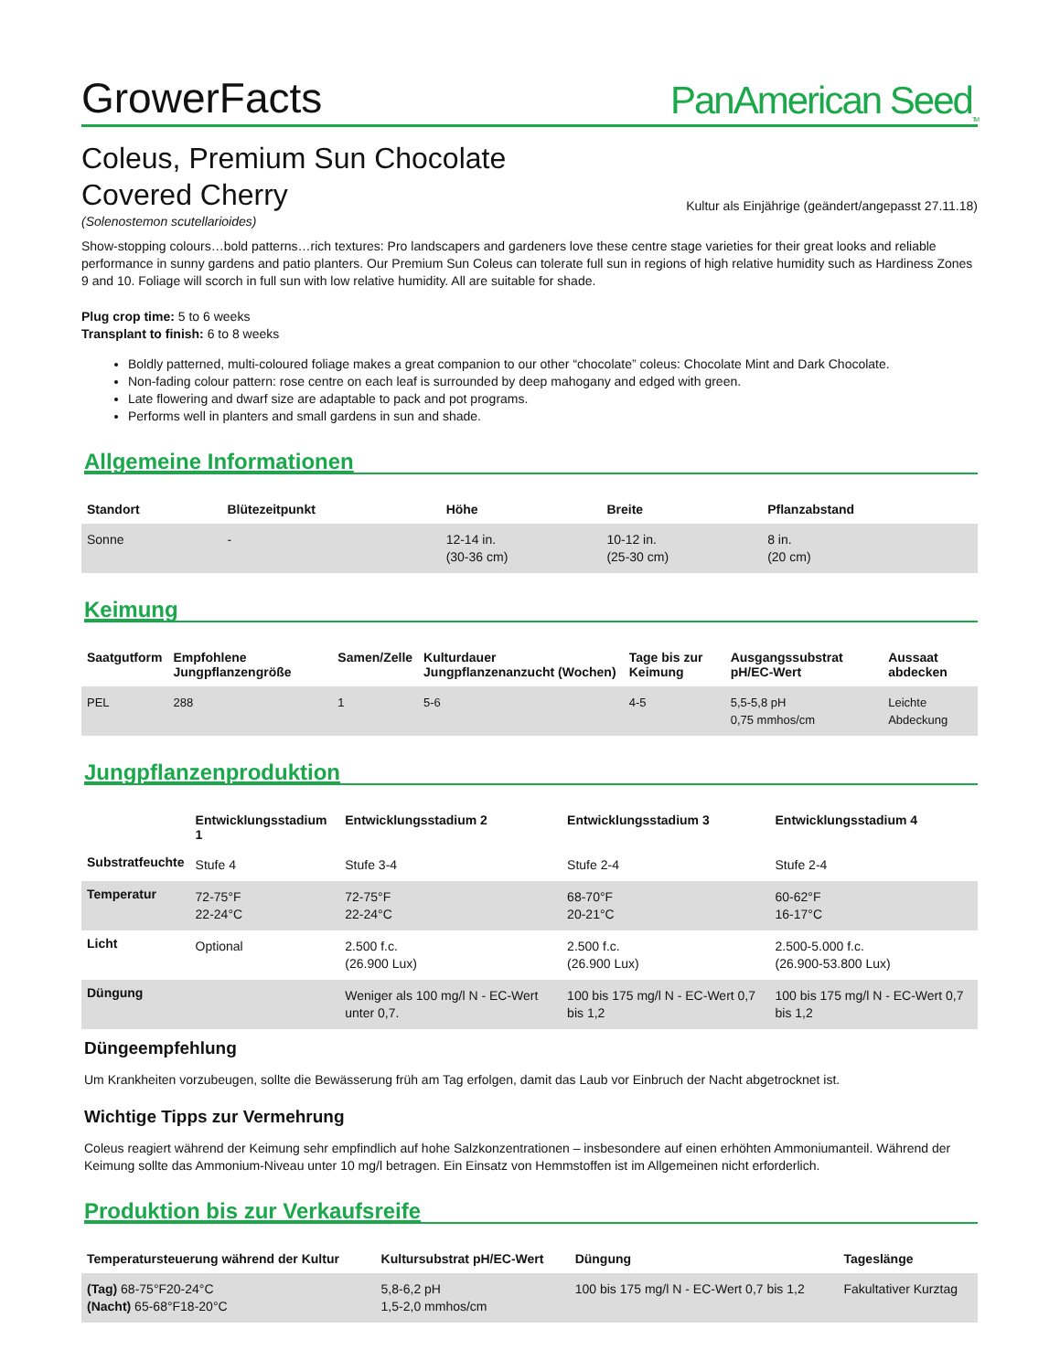GrowerFacts PanAmerican Seed<sub>TM</sub>
Coleus, Premium Sun Chocolate
Covered Cherry
Kultur als Einjährige (geändert/angepasst 27.11.18)
(Solenostemon scutellarioides)
Show-stopping colours…bold patterns…rich textures: Pro landscapers and gardeners love these centre stage varieties for their great looks and reliable performance in sunny gardens and patio planters. Our Premium Sun Coleus can tolerate full sun in regions of high relative humidity such as Hardiness Zones 9 and 10. Foliage will scorch in full sun with low relative humidity. All are suitable for shade.
Plug crop time: 5 to 6 weeks
Transplant to finish: 6 to 8 weeks
Boldly patterned, multi-coloured foliage makes a great companion to our other “chocolate” coleus: Chocolate Mint and Dark Chocolate.
Non-fading colour pattern: rose centre on each leaf is surrounded by deep mahogany and edged with green.
Late flowering and dwarf size are adaptable to pack and pot programs.
Performs well in planters and small gardens in sun and shade.
Allgemeine Informationen
| Standort | Blütezeitpunkt | Höhe | Breite | Pflanzabstand |
| --- | --- | --- | --- | --- |
| Sonne | - | 12-14 in. (30-36 cm) | 10-12 in. (25-30 cm) | 8 in. (20 cm) |
Keimung
| Saatgutform | Empfohlene Jungpflanzengröße | Samen/Zelle | Kulturdauer Jungpflanzenanzucht (Wochen) | Tage bis zur Keimung | Ausgangssubstrat pH/EC-Wert | Aussaat abdecken |
| --- | --- | --- | --- | --- | --- | --- |
| PEL | 288 | 1 | 5-6 | 4-5 | 5,5-5,8 pH 0,75 mmhos/cm | Leichte Abdeckung |
Jungpflanzenproduktion
| | Entwicklungsstadium 1 | Entwicklungsstadium 2 | Entwicklungsstadium 3 | Entwicklungsstadium 4 |
| --- | --- | --- | --- | --- |
| Substratfeuchte | Stufe 4 | Stufe 3-4 | Stufe 2-4 | Stufe 2-4 |
| Temperatur | 72-75°F 22-24°C | 72-75°F 22-24°C | 68-70°F 20-21°C | 60-62°F 16-17°C |
| Licht | Optional | 2.500 f.c. (26.900 Lux) | 2.500 f.c. (26.900 Lux) | 2.500-5.000 f.c. (26.900-53.800 Lux) |
| Düngung | | Weniger als 100 mg/l N - EC-Wert unter 0,7. | 100 bis 175 mg/l N - EC-Wert 0,7 bis 1,2 | 100 bis 175 mg/l N - EC-Wert 0,7 bis 1,2 |
Düngeempfehlung
Um Krankheiten vorzubeugen, sollte die Bewässerung früh am Tag erfolgen, damit das Laub vor Einbruch der Nacht abgetrocknet ist.
Wichtige Tipps zur Vermehrung
Coleus reagiert während der Keimung sehr empfindlich auf hohe Salzkonzentrationen – insbesondere auf einen erhöhten Ammoniumanteil. Während der Keimung sollte das Ammonium-Niveau unter 10 mg/l betragen. Ein Einsatz von Hemmstoffen ist im Allgemeinen nicht erforderlich.
Produktion bis zur Verkaufsreife
| Temperatursteuerung während der Kultur | Kultursubstrat pH/EC-Wert | Düngung | Tageslänge |
| --- | --- | --- | --- |
| (Tag) 68-75°F20-24°C (Nacht) 65-68°F18-20°C | 5,8-6,2 pH 1,5-2,0 mmhos/cm | 100 bis 175 mg/l N - EC-Wert 0,7 bis 1,2 | Fakultativer Kurztag |